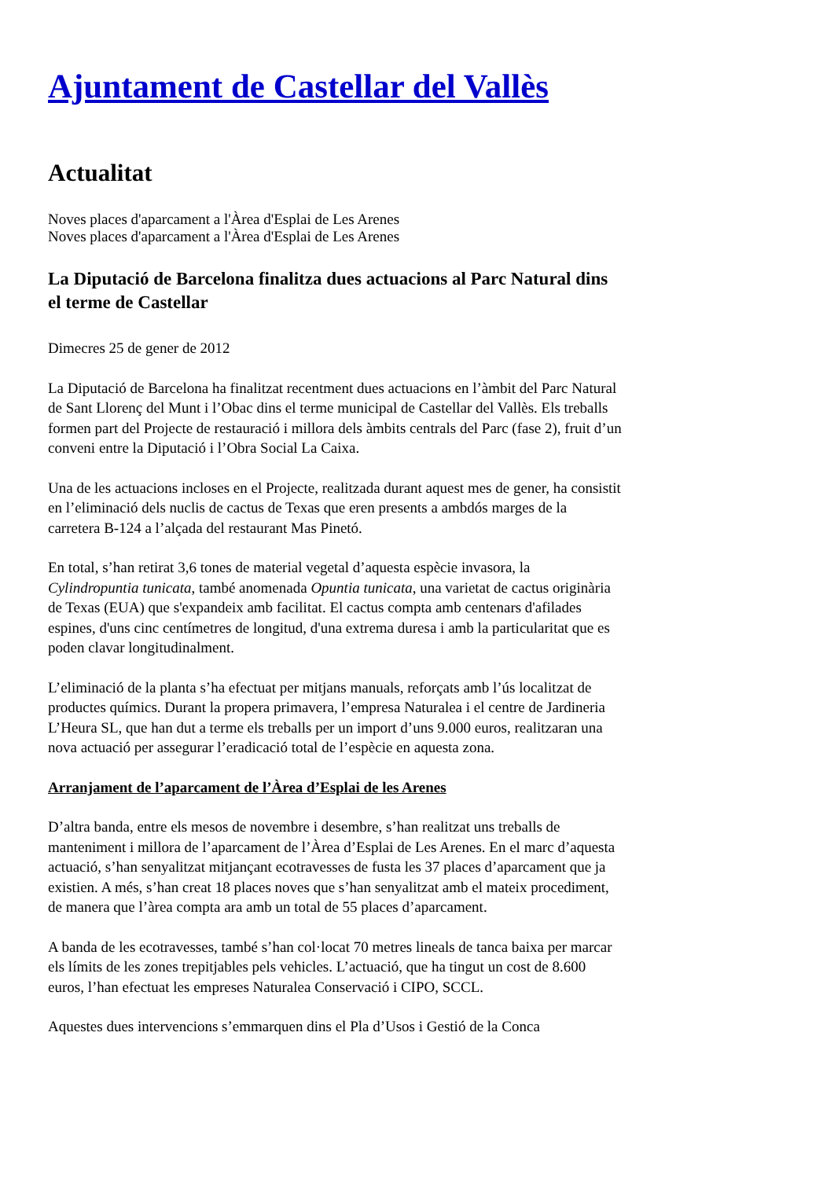Ajuntament de Castellar del Vallès
Actualitat
Noves places d'aparcament a l'Àrea d'Esplai de Les Arenes
Noves places d'aparcament a l'Àrea d'Esplai de Les Arenes
La Diputació de Barcelona finalitza dues actuacions al Parc Natural dins el terme de Castellar
Dimecres 25 de gener de 2012
La Diputació de Barcelona ha finalitzat recentment dues actuacions en l’àmbit del Parc Natural de Sant Llorenç del Munt i l’Obac dins el terme municipal de Castellar del Vallès. Els treballs formen part del Projecte de restauració i millora dels àmbits centrals del Parc (fase 2), fruit d’un conveni entre la Diputació i l’Obra Social La Caixa.
Una de les actuacions incloses en el Projecte, realitzada durant aquest mes de gener, ha consistit en l’eliminació dels nuclis de cactus de Texas que eren presents a ambdós marges de la carretera B-124 a l’alçada del restaurant Mas Pinetó.
En total, s’han retirat 3,6 tones de material vegetal d’aquesta espècie invasora, la Cylindropuntia tunicata, també anomenada Opuntia tunicata, una varietat de cactus originària de Texas (EUA) que s'expandeix amb facilitat. El cactus compta amb centenars d'afilades espines, d'uns cinc centímetres de longitud, d'una extrema duresa i amb la particularitat que es poden clavar longitudinalment.
L’eliminació de la planta s’ha efectuat per mitjans manuals, reforçats amb l’ús localitzat de productes químics. Durant la propera primavera, l’empresa Naturalea i el centre de Jardineria L’Heura SL, que han dut a terme els treballs per un import d’uns 9.000 euros, realitzaran una nova actuació per assegurar l’eradicació total de l’espècie en aquesta zona.
Arranjament de l’aparcament de l’Àrea d’Esplai de les Arenes
D’altra banda, entre els mesos de novembre i desembre, s’han realitzat uns treballs de manteniment i millora de l’aparcament de l’Àrea d’Esplai de Les Arenes. En el marc d’aquesta actuació, s’han senyalitzat mitjançant ecotravesses de fusta les 37 places d’aparcament que ja existien. A més, s’han creat 18 places noves que s’han senyalitzat amb el mateix procediment, de manera que l’àrea compta ara amb un total de 55 places d’aparcament.
A banda de les ecotravesses, també s’han col·locat 70 metres lineals de tanca baixa per marcar els límits de les zones trepitjables pels vehicles. L’actuació, que ha tingut un cost de 8.600 euros, l’han efectuat les empreses Naturalea Conservació i CIPO, SCCL.
Aquestes dues intervencions s’emmarquen dins el Pla d’Usos i Gestió de la Conca